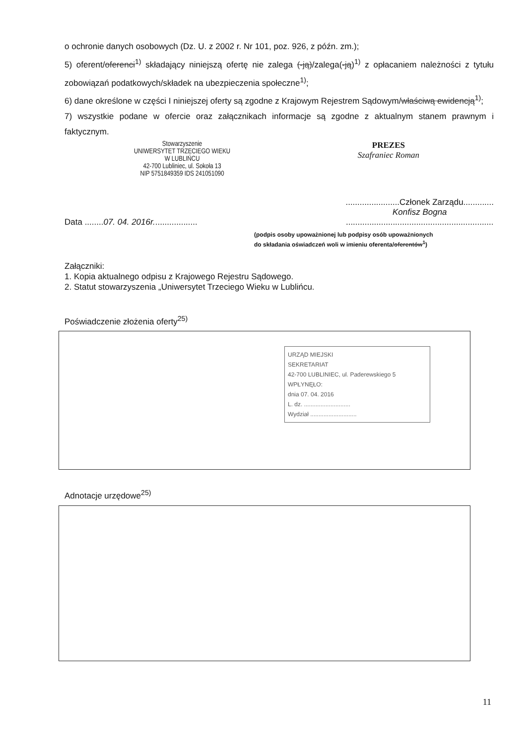o ochronie danych osobowych (Dz. U. z 2002 r. Nr 101, poz. 926, z późn. zm.);
5) oferent/oferenci<sup>1)</sup> składający niniejszą ofertę nie zalega (-ją)/zalega(-ją)<sup>1)</sup> z opłacaniem należności z tytułu zobowiązań podatkowych/składek na ubezpieczenia społeczne<sup>1)</sup>;
6) dane określone w części I niniejszej oferty są zgodne z Krajowym Rejestrem Sądowym/właściwą ewidencją<sup>1)</sup>;
7) wszystkie podane w ofercie oraz załącznikach informacje są zgodne z aktualnym stanem prawnym i faktycznym.
Stowarzyszenie
UNIWERSYTET TRZECIEGO WIEKU
W LUBLIŃCU
42-700 Lubliniec, ul. Sokoła 13
NIP 5751849359 IDS 241051090
PREZES
Szafraniec Roman
Data ........07. 04. 2016r...................
.......................Członek Zarządu.............
Konfisz Bogna
...............................................................
(podpis osoby upoważnionej lub podpisy osób upoważnionych
do składania oświadczeń woli w imieniu oferenta/oferentów<sup>1</sup>)
Załączniki:
1. Kopia aktualnego odpisu z Krajowego Rejestru Sądowego.
2. Statut stowarzyszenia „Uniwersytet Trzeciego Wieku w Lublińcu.
Poświadczenie złożenia oferty<sup>25)</sup>
URZĄD MIEJSKI
SEKRETARIAT
42-700 LUBLINIEC, ul. Paderewskiego 5
WPŁYNĘŁO:
dnia 07. 04. 2016
L. dz. ............................
Wydział ............................
Adnotacje urzędowe<sup>25)</sup>
11